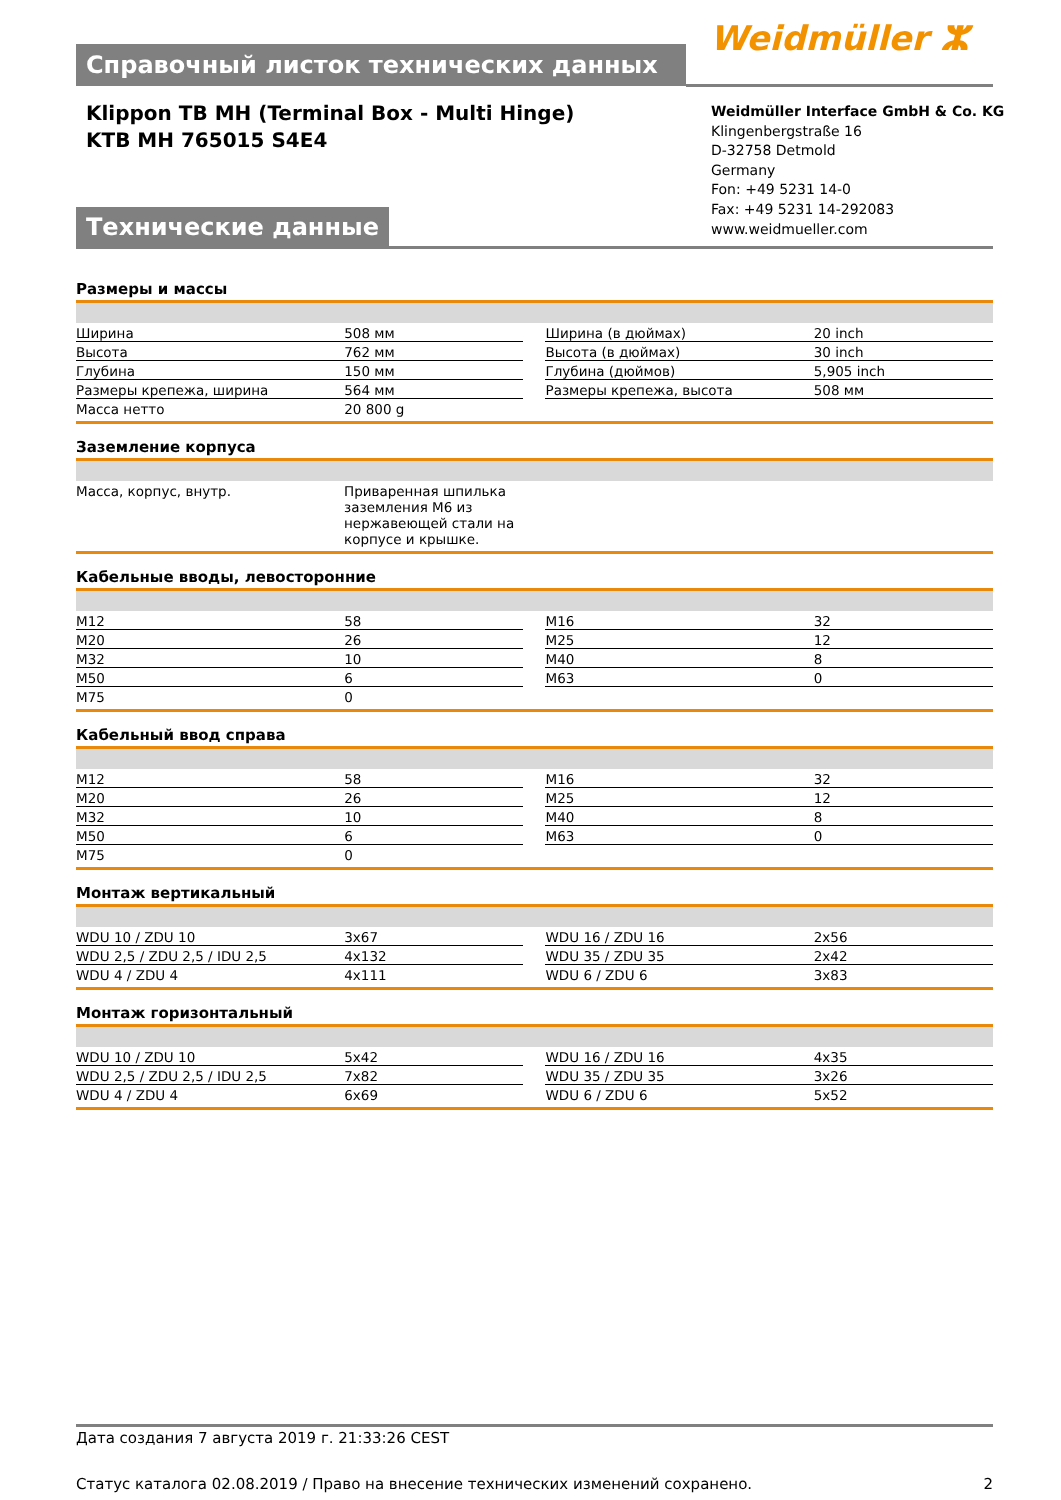Справочный листок технических данных Weidmüller ⵣ
Klippon TB MH (Terminal Box - Multi Hinge)
KTB MH 765015 S4E4
Weidmüller Interface GmbH & Co. KG
Klingenbergstraße 16
D-32758 Detmold
Germany
Fon: +49 5231 14-0
Fax: +49 5231 14-292083
www.weidmueller.com
Технические данные
Размеры и массы
| Ширина | 508 мм | | Ширина (в дюймах) | 20 inch |
| Высота | 762 мм | | Высота (в дюймах) | 30 inch |
| Глубина | 150 мм | | Глубина (дюймов) | 5,905 inch |
| Размеры крепежа, ширина | 564 мм | | Размеры крепежа, высота | 508 мм |
| Масса нетто | 20 800 g | | | |
Заземление корпуса
| Масса, корпус, внутр. | Приваренная шпилька заземления M6 из нержавеющей стали на корпусе и крышке. | | | |
Кабельные вводы, левосторонние
| M12 | 58 | | M16 | 32 |
| M20 | 26 | | M25 | 12 |
| M32 | 10 | | M40 | 8 |
| M50 | 6 | | M63 | 0 |
| M75 | 0 | | | |
Кабельный ввод справа
| M12 | 58 | | M16 | 32 |
| M20 | 26 | | M25 | 12 |
| M32 | 10 | | M40 | 8 |
| M50 | 6 | | M63 | 0 |
| M75 | 0 | | | |
Монтаж вертикальный
| WDU 10 / ZDU 10 | 3x67 | | WDU 16 / ZDU 16 | 2x56 |
| WDU 2,5 / ZDU 2,5 / IDU 2,5 | 4x132 | | WDU 35 / ZDU 35 | 2x42 |
| WDU 4 / ZDU 4 | 4x111 | | WDU 6 / ZDU 6 | 3x83 |
Монтаж горизонтальный
| WDU 10 / ZDU 10 | 5x42 | | WDU 16 / ZDU 16 | 4x35 |
| WDU 2,5 / ZDU 2,5 / IDU 2,5 | 7x82 | | WDU 35 / ZDU 35 | 3x26 |
| WDU 4 / ZDU 4 | 6x69 | | WDU 6 / ZDU 6 | 5x52 |
Дата создания 7 августа 2019 г. 21:33:26 CEST
Статус каталога 02.08.2019 / Право на внесение технических изменений сохранено. 2